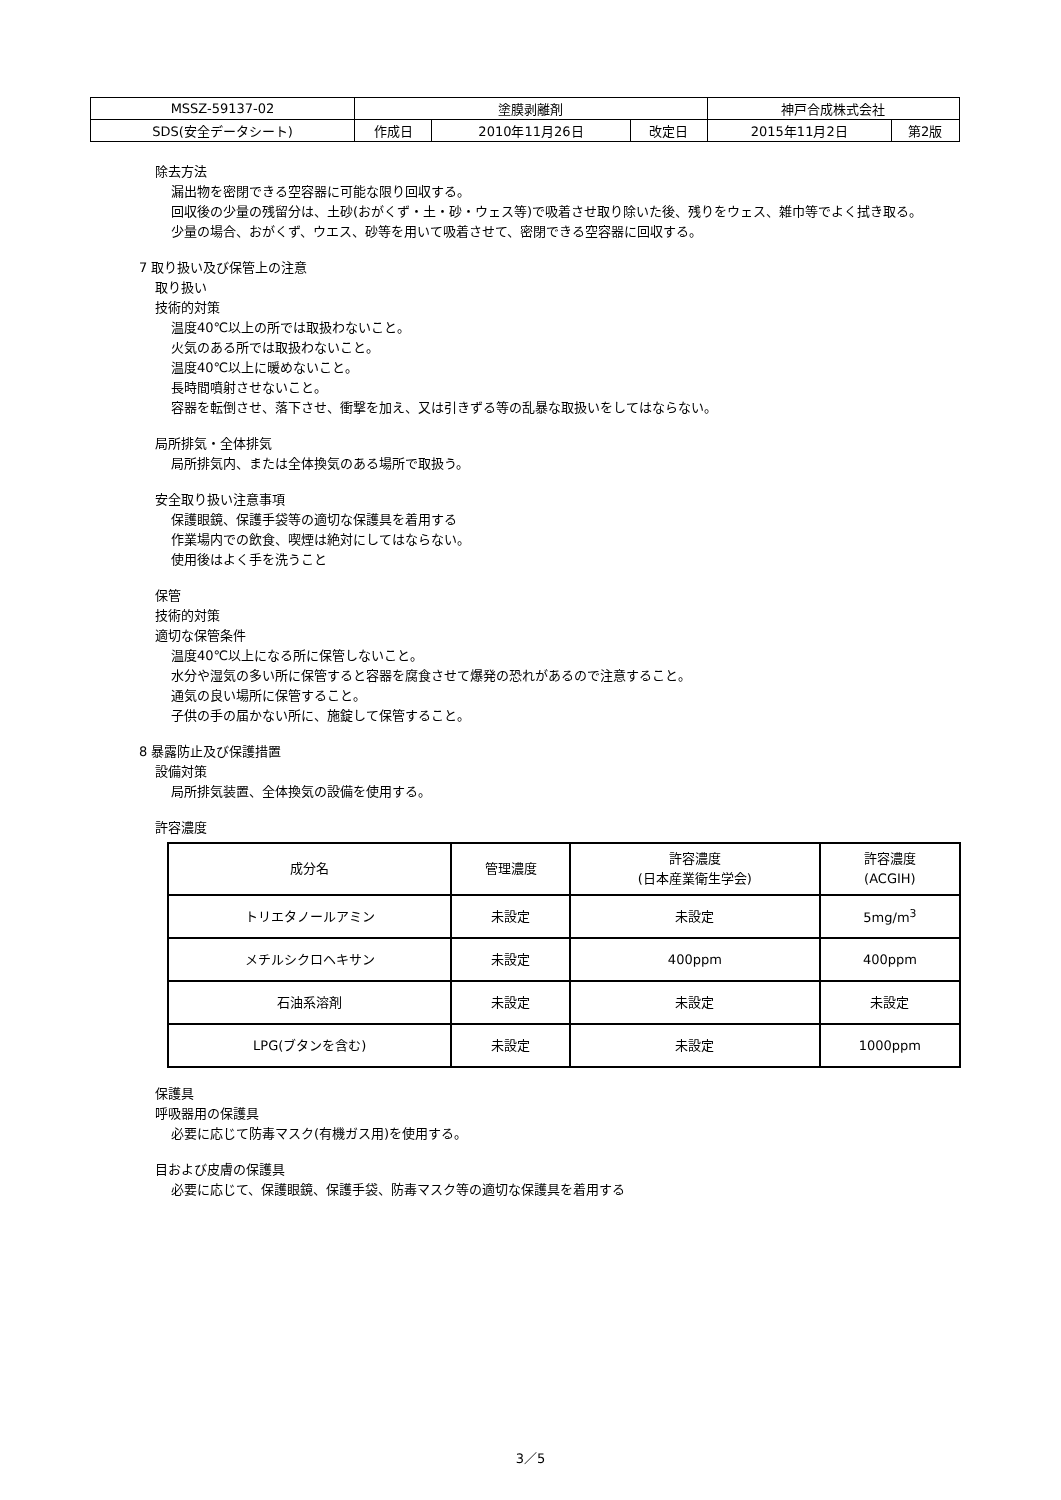| MSSZ-59137-02 | 塗膜剥離剤 | | | 神戸合成株式会社 | |
| SDS(安全データシート) | 作成日 | 2010年11月26日 | 改定日 | 2015年11月2日 | 第2版 |
除去方法
漏出物を密閉できる空容器に可能な限り回収する。
回収後の少量の残留分は、土砂(おがくず・土・砂・ウェス等)で吸着させ取り除いた後、残りをウェス、雑巾等でよく拭き取る。
少量の場合、おがくず、ウエス、砂等を用いて吸着させて、密閉できる空容器に回収する。
7 取り扱い及び保管上の注意
取り扱い
技術的対策
温度40℃以上の所では取扱わないこと。
火気のある所では取扱わないこと。
温度40℃以上に暖めないこと。
長時間噴射させないこと。
容器を転倒させ、落下させ、衝撃を加え、又は引きずる等の乱暴な取扱いをしてはならない。
局所排気・全体排気
局所排気内、または全体換気のある場所で取扱う。
安全取り扱い注意事項
保護眼鏡、保護手袋等の適切な保護具を着用する
作業場内での飲食、喫煙は絶対にしてはならない。
使用後はよく手を洗うこと
保管
技術的対策
適切な保管条件
温度40℃以上になる所に保管しないこと。
水分や湿気の多い所に保管すると容器を腐食させて爆発の恐れがあるので注意すること。
通気の良い場所に保管すること。
子供の手の届かない所に、施錠して保管すること。
8 暴露防止及び保護措置
設備対策
局所排気装置、全体換気の設備を使用する。
許容濃度
| 成分名 | 管理濃度 | 許容濃度 (日本産業衛生学会) | 許容濃度 (ACGIH) |
| --- | --- | --- | --- |
| トリエタノールアミン | 未設定 | 未設定 | 5mg/m<sup>3</sup> |
| メチルシクロヘキサン | 未設定 | 400ppm | 400ppm |
| 石油系溶剤 | 未設定 | 未設定 | 未設定 |
| LPG(ブタンを含む) | 未設定 | 未設定 | 1000ppm |
保護具
呼吸器用の保護具
必要に応じて防毒マスク(有機ガス用)を使用する。
目および皮膚の保護具
必要に応じて、保護眼鏡、保護手袋、防毒マスク等の適切な保護具を着用する
3／5